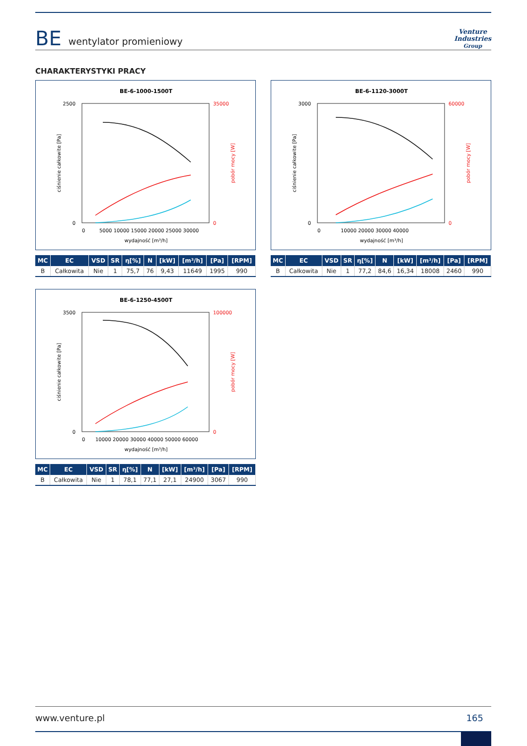BE wentylator promieniowy
Venture
Industries
Group
CHARAKTERYSTYKI PRACY
BE-6-1000-1500T
2500
0
35000
0
wydajność [m³/h]
0
5000 10000 15000 20000 25000 30000
ciśnienie całkowite [Pa]
pobór mocy [W]
| MC | EC | VSD | SR | η[%] | N | [kW] | [m³/h] | [Pa] | [RPM] |
| --- | --- | --- | --- | --- | --- | --- | --- | --- | --- |
| B | Całkowita | Nie | 1 | 75,7 | 76 | 9,43 | 11649 | 1995 | 990 |
BE-6-1120-3000T
3000
0
60000
0
wydajność [m³/h]
0
10000 20000 30000 40000
ciśnienie całkowite [Pa]
pobór mocy [W]
| MC | EC | VSD | SR | η[%] | N | [kW] | [m³/h] | [Pa] | [RPM] |
| --- | --- | --- | --- | --- | --- | --- | --- | --- | --- |
| B | Całkowita | Nie | 1 | 77,2 | 84,6 | 16,34 | 18008 | 2460 | 990 |
BE-6-1250-4500T
3500
0
100000
0
wydajność [m³/h]
0
10000 20000 30000 40000 50000 60000
ciśnienie całkowite [Pa]
pobór mocy [W]
| MC | EC | VSD | SR | η[%] | N | [kW] | [m³/h] | [Pa] | [RPM] |
| --- | --- | --- | --- | --- | --- | --- | --- | --- | --- |
| B | Całkowita | Nie | 1 | 78,1 | 77,1 | 27,1 | 24900 | 3067 | 990 |
www.venture.pl 165